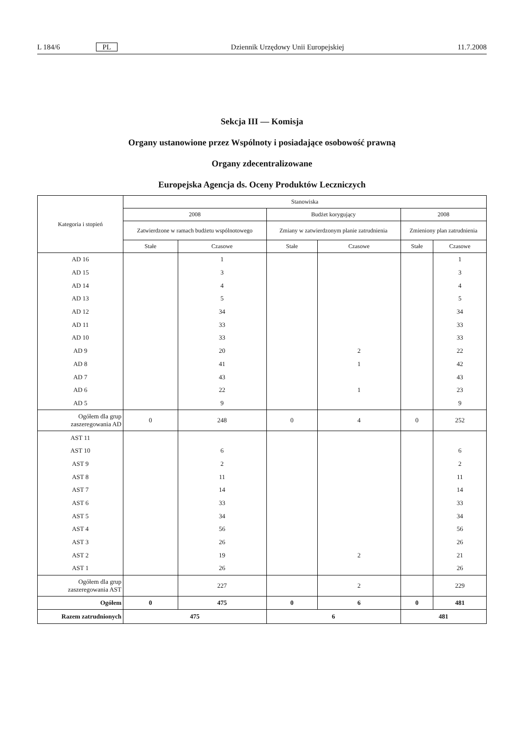L 184/6 PL Dziennik Urzędowy Unii Europejskiej 11.7.2008
Sekcja III — Komisja
Organy ustanowione przez Wspólnoty i posiadające osobowość prawną
Organy zdecentralizowane
Europejska Agencja ds. Oceny Produktów Leczniczych
| Kategoria i stopień | Stanowiska | | | | | |
| --- | --- | --- | --- | --- | --- | --- |
| | 2008 | | Budżet korygujący | | 2008 | |
| | Zatwierdzone w ramach budżetu wspólnotowego | | Zmiany w zatwierdzonym planie zatrudnienia | | Zmieniony plan zatrudnienia | |
| | Stałe | Czasowe | Stałe | Czasowe | Stałe | Czasowe |
| AD 16 | | 1 | | | | 1 |
| AD 15 | | 3 | | | | 3 |
| AD 14 | | 4 | | | | 4 |
| AD 13 | | 5 | | | | 5 |
| AD 12 | | 34 | | | | 34 |
| AD 11 | | 33 | | | | 33 |
| AD 10 | | 33 | | | | 33 |
| AD 9 | | 20 | | 2 | | 22 |
| AD 8 | | 41 | | 1 | | 42 |
| AD 7 | | 43 | | | | 43 |
| AD 6 | | 22 | | 1 | | 23 |
| AD 5 | | 9 | | | | 9 |
| Ogółem dla grup zaszeregowania AD | 0 | 248 | 0 | 4 | 0 | 252 |
| AST 11 | | | | | | |
| AST 10 | | 6 | | | | 6 |
| AST 9 | | 2 | | | | 2 |
| AST 8 | | 11 | | | | 11 |
| AST 7 | | 14 | | | | 14 |
| AST 6 | | 33 | | | | 33 |
| AST 5 | | 34 | | | | 34 |
| AST 4 | | 56 | | | | 56 |
| AST 3 | | 26 | | | | 26 |
| AST 2 | | 19 | | 2 | | 21 |
| AST 1 | | 26 | | | | 26 |
| Ogółem dla grup zaszeregowania AST | | 227 | | 2 | | 229 |
| Ogółem | 0 | 475 | 0 | 6 | 0 | 481 |
| Razem zatrudnionych | 475 | | 6 | | 481 | |